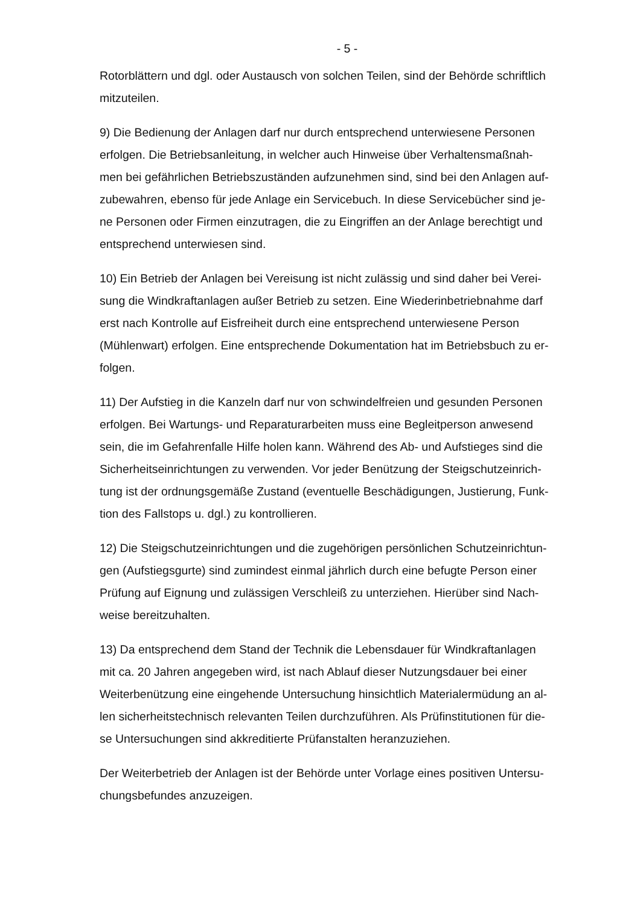- 5 -
Rotorblättern und dgl. oder Austausch von solchen Teilen, sind der Behörde schriftlich
mitzuteilen.
9) Die Bedienung der Anlagen darf nur durch entsprechend unterwiesene Personen
erfolgen. Die Betriebsanleitung, in welcher auch Hinweise über Verhaltensmaßnah-
men bei gefährlichen Betriebszuständen aufzunehmen sind, sind bei den Anlagen auf-
zubewahren, ebenso für jede Anlage ein Servicebuch. In diese Servicebücher sind je-
ne Personen oder Firmen einzutragen, die zu Eingriffen an der Anlage berechtigt und
entsprechend unterwiesen sind.
10) Ein Betrieb der Anlagen bei Vereisung ist nicht zulässig und sind daher bei Verei-
sung die Windkraftanlagen außer Betrieb zu setzen. Eine Wiederinbetriebnahme darf
erst nach Kontrolle auf Eisfreiheit durch eine entsprechend unterwiesene Person
(Mühlenwart) erfolgen. Eine entsprechende Dokumentation hat im Betriebsbuch zu er-
folgen.
11) Der Aufstieg in die Kanzeln darf nur von schwindelfreien und gesunden Personen
erfolgen. Bei Wartungs- und Reparaturarbeiten muss eine Begleitperson anwesend
sein, die im Gefahrenfalle Hilfe holen kann. Während des Ab- und Aufstieges sind die
Sicherheitseinrichtungen zu verwenden. Vor jeder Benützung der Steigschutzeinrich-
tung ist der ordnungsgemäße Zustand (eventuelle Beschädigungen, Justierung, Funk-
tion des Fallstops u. dgl.) zu kontrollieren.
12) Die Steigschutzeinrichtungen und die zugehörigen persönlichen Schutzeinrichtun-
gen (Aufstiegsgurte) sind zumindest einmal jährlich durch eine befugte Person einer
Prüfung auf Eignung und zulässigen Verschleiß zu unterziehen. Hierüber sind Nach-
weise bereitzuhalten.
13) Da entsprechend dem Stand der Technik die Lebensdauer für Windkraftanlagen
mit ca. 20 Jahren angegeben wird, ist nach Ablauf dieser Nutzungsdauer bei einer
Weiterbenützung eine eingehende Untersuchung hinsichtlich Materialermüdung an al-
len sicherheitstechnisch relevanten Teilen durchzuführen. Als Prüfinstitutionen für die-
se Untersuchungen sind akkreditierte Prüfanstalten heranzuziehen.
Der Weiterbetrieb der Anlagen ist der Behörde unter Vorlage eines positiven Untersu-
chungsbefundes anzuzeigen.